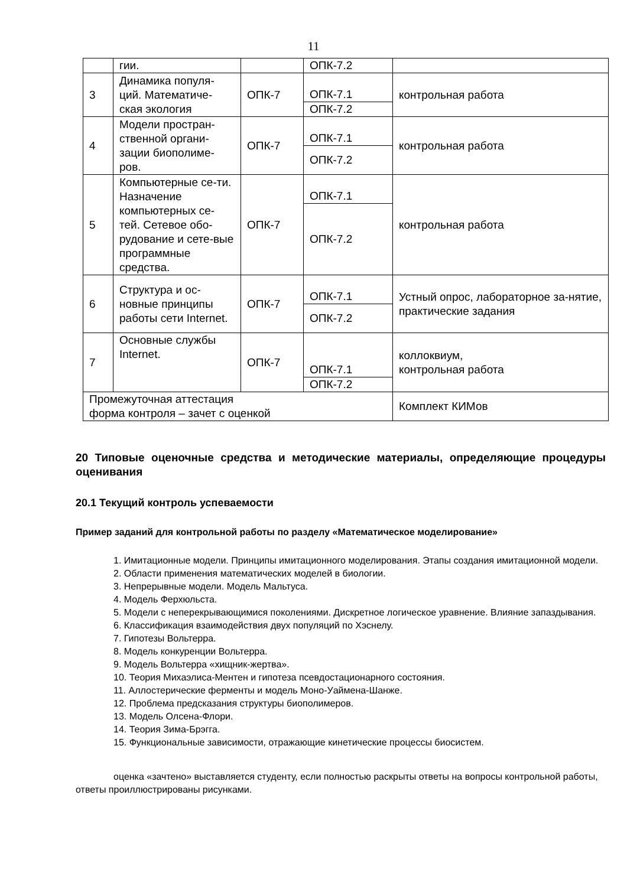11
| | гии. | | ОПК-7.2 | |
| 3 | Динамика популя-ций. Математиче-ская экология | ОПК-7 | ОПК-7.1 | контрольная работа |
| | | | ОПК-7.2 | |
| 4 | Модели простран-ственной органи-зации биополиме-ров. | ОПК-7 | ОПК-7.1 | контрольная работа |
| | | | ОПК-7.2 | |
| 5 | Компьютерные се-ти. Назначение компьютерных се-тей. Сетевое обо-рудование и сете-вые программные средства. | ОПК-7 | ОПК-7.1 | контрольная работа |
| | | | ОПК-7.2 | |
| 6 | Структура и ос-новные принципы работы сети Internet. | ОПК-7 | ОПК-7.1 | Устный опрос, лабораторное за-нятие, практические задания |
| | | | ОПК-7.2 | |
| 7 | Основные службы Internet. | ОПК-7 | ОПК-7.1 | коллоквиум, контрольная работа |
| | | | ОПК-7.2 | |
| Промежуточная аттестация форма контроля – зачет с оценкой | | | | Комплект КИМов |
20 Типовые оценочные средства и методические материалы, определяющие процедуры оценивания
20.1 Текущий контроль успеваемости
Пример заданий для контрольной работы по разделу «Математическое моделирование»
1. Имитационные модели. Принципы имитационного моделирования. Этапы создания имитационной модели.
2. Области применения математических моделей в биологии.
3. Непрерывные модели. Модель Мальтуса.
4. Модель Ферхюльста.
5. Модели с неперекрывающимися поколениями. Дискретное логическое уравнение. Влияние запаздывания.
6. Классификация взаимодействия двух популяций по Хэснелу.
7. Гипотезы Вольтерра.
8. Модель конкуренции Вольтерра.
9. Модель Вольтерра «хищник-жертва».
10. Теория Михаэлиса-Ментен и гипотеза псевдостационарного состояния.
11. Аллостерические ферменты и модель Моно-Уаймена-Шанже.
12. Проблема предсказания структуры биополимеров.
13. Модель Олсена-Флори.
14. Теория Зима-Брэгга.
15. Функциональные зависимости, отражающие кинетические процессы биосистем.
оценка «зачтено» выставляется студенту, если полностью раскрыты ответы на вопросы контрольной работы, ответы проиллюстрированы рисунками.